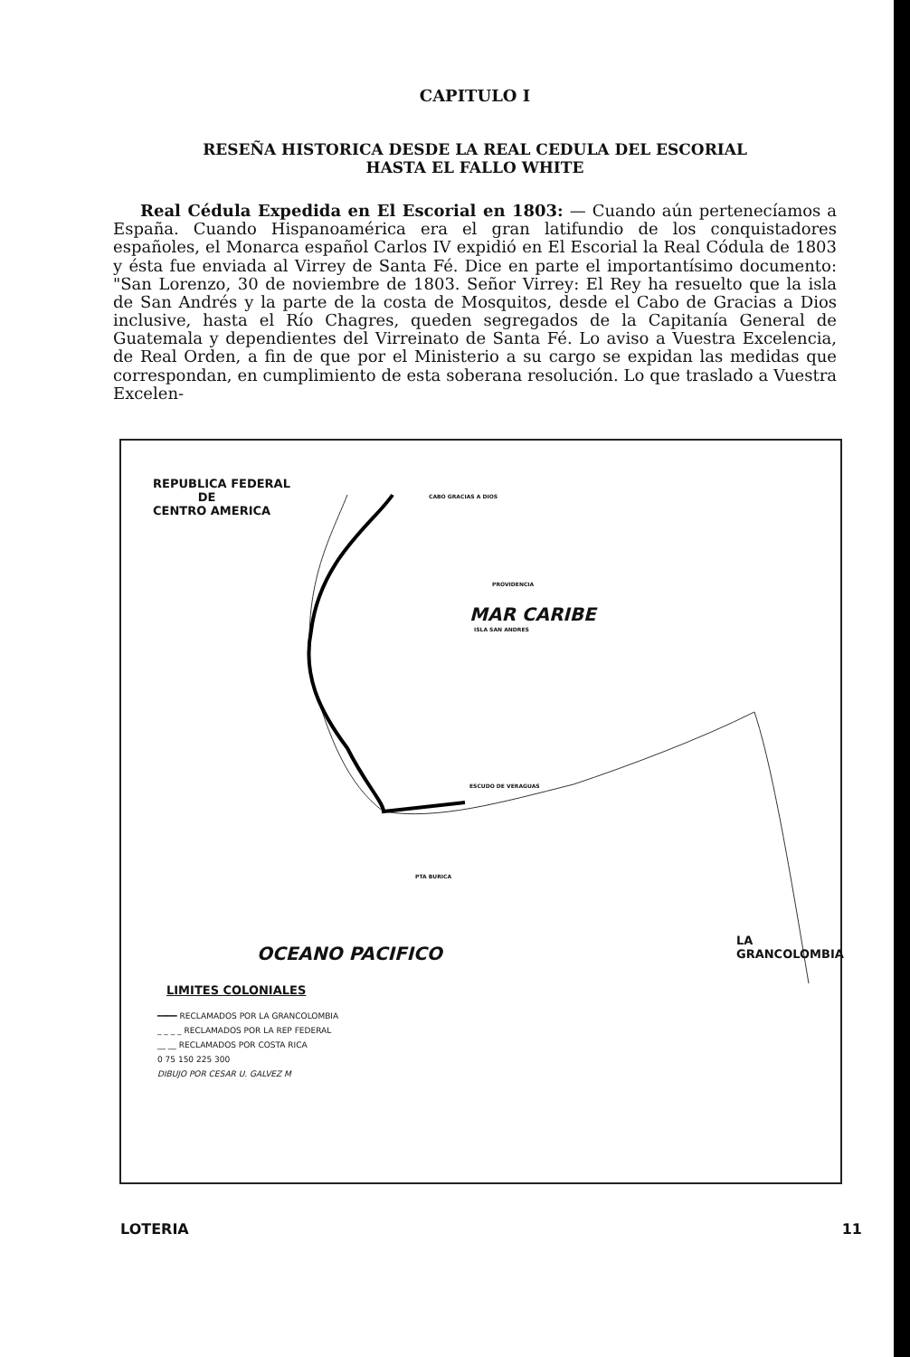CAPITULO I
RESEÑA HISTORICA DESDE LA REAL CEDULA DEL ESCORIAL
HASTA EL FALLO WHITE
Real Cédula Expedida en El Escorial en 1803: — Cuando aún pertenecíamos a España. Cuando Hispanoamérica era el gran latifundio de los conquistadores españoles, el Monarca español Carlos IV expidió en El Escorial la Real Códula de 1803 y ésta fue enviada al Virrey de Santa Fé. Dice en parte el importantísimo documento: "San Lorenzo, 30 de noviembre de 1803. Señor Virrey: El Rey ha resuelto que la isla de San Andrés y la parte de la costa de Mosquitos, desde el Cabo de Gracias a Dios inclusive, hasta el Río Chagres, queden segregados de la Capitanía General de Guatemala y dependientes del Virreinato de Santa Fé. Lo aviso a Vuestra Excelencia, de Real Orden, a fin de que por el Ministerio a su cargo se expidan las medidas que correspondan, en cumplimiento de esta soberana resolución. Lo que traslado a Vuestra Excelen-
REPUBLICA FEDERAL
DE
CENTRO AMERICA
CABO GRACIAS A DIOS
PROVIDENCIA
MAR CARIBE
ISLA SAN ANDRES
ESCUDO DE VERAGUAS
PTA BURICA
OCEANO PACIFICO
LA
GRANCOLOMBIA
LIMITES COLONIALES
━━━━ RECLAMADOS POR LA GRANCOLOMBIA
_ _ _ _ RECLAMADOS POR LA REP FEDERAL
__ __ RECLAMADOS POR COSTA RICA
0 75 150 225 300
DIBUJO POR CESAR U. GALVEZ M
LOTERIA 11